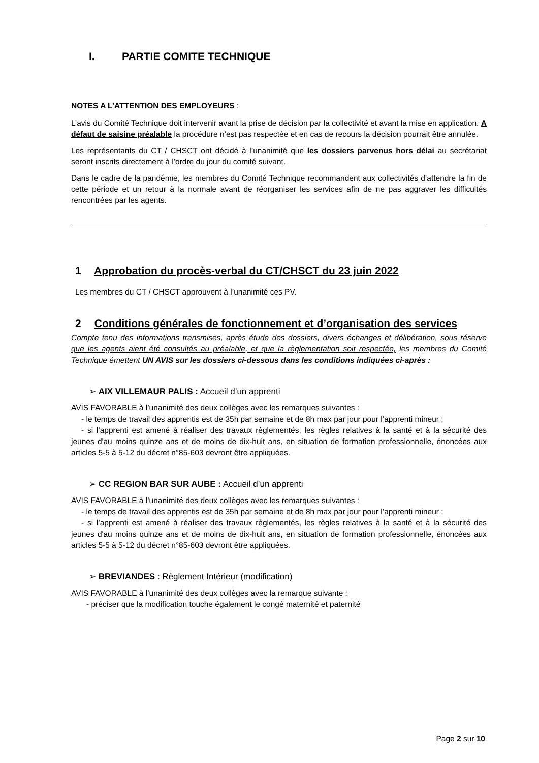I. PARTIE COMITE TECHNIQUE
NOTES A L’ATTENTION DES EMPLOYEURS :
L’avis du Comité Technique doit intervenir avant la prise de décision par la collectivité et avant la mise en application. A défaut de saisine préalable la procédure n’est pas respectée et en cas de recours la décision pourrait être annulée.
Les représentants du CT / CHSCT ont décidé à l’unanimité que les dossiers parvenus hors délai au secrétariat seront inscrits directement à l’ordre du jour du comité suivant.
Dans le cadre de la pandémie, les membres du Comité Technique recommandent aux collectivités d’attendre la fin de cette période et un retour à la normale avant de réorganiser les services afin de ne pas aggraver les difficultés rencontrées par les agents.
1 Approbation du procès-verbal du CT/CHSCT du 23 juin 2022
Les membres du CT / CHSCT approuvent à l’unanimité ces PV.
2 Conditions générales de fonctionnement et d’organisation des services
Compte tenu des informations transmises, après étude des dossiers, divers échanges et délibération, sous réserve que les agents aient été consultés au préalable, et que la règlementation soit respectée, les membres du Comité Technique émettent UN AVIS sur les dossiers ci-dessous dans les conditions indiquées ci-après :
➢ AIX VILLEMAUR PALIS : Accueil d’un apprenti
AVIS FAVORABLE à l’unanimité des deux collèges avec les remarques suivantes :
- le temps de travail des apprentis est de 35h par semaine et de 8h max par jour pour l’apprenti mineur ;
- si l’apprenti est amené à réaliser des travaux règlementés, les règles relatives à la santé et à la sécurité des jeunes d'au moins quinze ans et de moins de dix-huit ans, en situation de formation professionnelle, énoncées aux articles 5-5 à 5-12 du décret n°85-603 devront être appliquées.
➢ CC REGION BAR SUR AUBE : Accueil d’un apprenti
AVIS FAVORABLE à l’unanimité des deux collèges avec les remarques suivantes :
- le temps de travail des apprentis est de 35h par semaine et de 8h max par jour pour l’apprenti mineur ;
- si l’apprenti est amené à réaliser des travaux règlementés, les règles relatives à la santé et à la sécurité des jeunes d'au moins quinze ans et de moins de dix-huit ans, en situation de formation professionnelle, énoncées aux articles 5-5 à 5-12 du décret n°85-603 devront être appliquées.
➢ BREVIANDES : Règlement Intérieur (modification)
AVIS FAVORABLE à l’unanimité des deux collèges avec la remarque suivante :
- préciser que la modification touche également le congé maternité et paternité
Page 2 sur 10